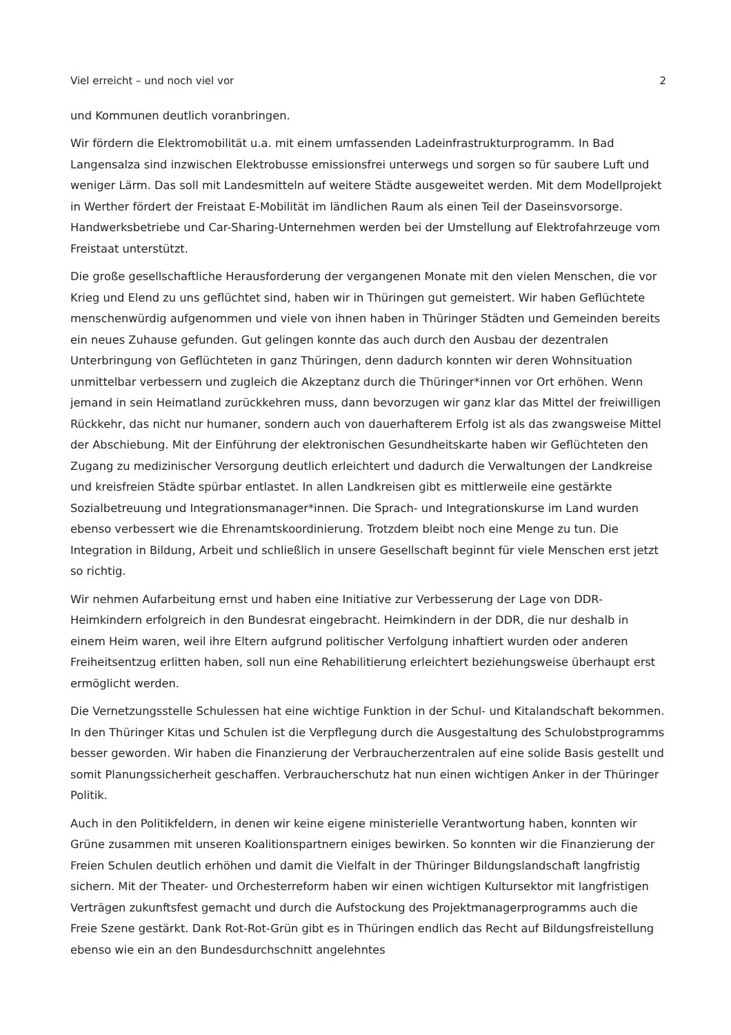Viel erreicht – und noch viel vor 2
und Kommunen deutlich voranbringen.
Wir fördern die Elektromobilität u.a. mit einem umfassenden Ladeinfrastrukturprogramm. In Bad Langensalza sind inzwischen Elektrobusse emissionsfrei unterwegs und sorgen so für saubere Luft und weniger Lärm. Das soll mit Landesmitteln auf weitere Städte ausgeweitet werden. Mit dem Modellprojekt in Werther fördert der Freistaat E-Mobilität im ländlichen Raum als einen Teil der Daseinsvorsorge. Handwerksbetriebe und Car-Sharing-Unternehmen werden bei der Umstellung auf Elektrofahrzeuge vom Freistaat unterstützt.
Die große gesellschaftliche Herausforderung der vergangenen Monate mit den vielen Menschen, die vor Krieg und Elend zu uns geflüchtet sind, haben wir in Thüringen gut gemeistert. Wir haben Geflüchtete menschenwürdig aufgenommen und viele von ihnen haben in Thüringer Städten und Gemeinden bereits ein neues Zuhause gefunden. Gut gelingen konnte das auch durch den Ausbau der dezentralen Unterbringung von Geflüchteten in ganz Thüringen, denn dadurch konnten wir deren Wohnsituation unmittelbar verbessern und zugleich die Akzeptanz durch die Thüringer*innen vor Ort erhöhen. Wenn jemand in sein Heimatland zurückkehren muss, dann bevorzugen wir ganz klar das Mittel der freiwilligen Rückkehr, das nicht nur humaner, sondern auch von dauerhafterem Erfolg ist als das zwangsweise Mittel der Abschiebung. Mit der Einführung der elektronischen Gesundheitskarte haben wir Geflüchteten den Zugang zu medizinischer Versorgung deutlich erleichtert und dadurch die Verwaltungen der Landkreise und kreisfreien Städte spürbar entlastet. In allen Landkreisen gibt es mittlerweile eine gestärkte Sozialbetreuung und Integrationsmanager*innen. Die Sprach- und Integrationskurse im Land wurden ebenso verbessert wie die Ehrenamtskoordinierung. Trotzdem bleibt noch eine Menge zu tun. Die Integration in Bildung, Arbeit und schließlich in unsere Gesellschaft beginnt für viele Menschen erst jetzt so richtig.
Wir nehmen Aufarbeitung ernst und haben eine Initiative zur Verbesserung der Lage von DDR-Heimkindern erfolgreich in den Bundesrat eingebracht. Heimkindern in der DDR, die nur deshalb in einem Heim waren, weil ihre Eltern aufgrund politischer Verfolgung inhaftiert wurden oder anderen Freiheitsentzug erlitten haben, soll nun eine Rehabilitierung erleichtert beziehungsweise überhaupt erst ermöglicht werden.
Die Vernetzungsstelle Schulessen hat eine wichtige Funktion in der Schul- und Kitalandschaft bekommen. In den Thüringer Kitas und Schulen ist die Verpflegung durch die Ausgestaltung des Schulobstprogramms besser geworden. Wir haben die Finanzierung der Verbraucherzentralen auf eine solide Basis gestellt und somit Planungssicherheit geschaffen. Verbraucherschutz hat nun einen wichtigen Anker in der Thüringer Politik.
Auch in den Politikfeldern, in denen wir keine eigene ministerielle Verantwortung haben, konnten wir Grüne zusammen mit unseren Koalitionspartnern einiges bewirken. So konnten wir die Finanzierung der Freien Schulen deutlich erhöhen und damit die Vielfalt in der Thüringer Bildungslandschaft langfristig sichern. Mit der Theater- und Orchesterreform haben wir einen wichtigen Kultursektor mit langfristigen Verträgen zukunftsfest gemacht und durch die Aufstockung des Projektmanagerprogramms auch die Freie Szene gestärkt. Dank Rot-Rot-Grün gibt es in Thüringen endlich das Recht auf Bildungsfreistellung ebenso wie ein an den Bundesdurchschnitt angelehntes